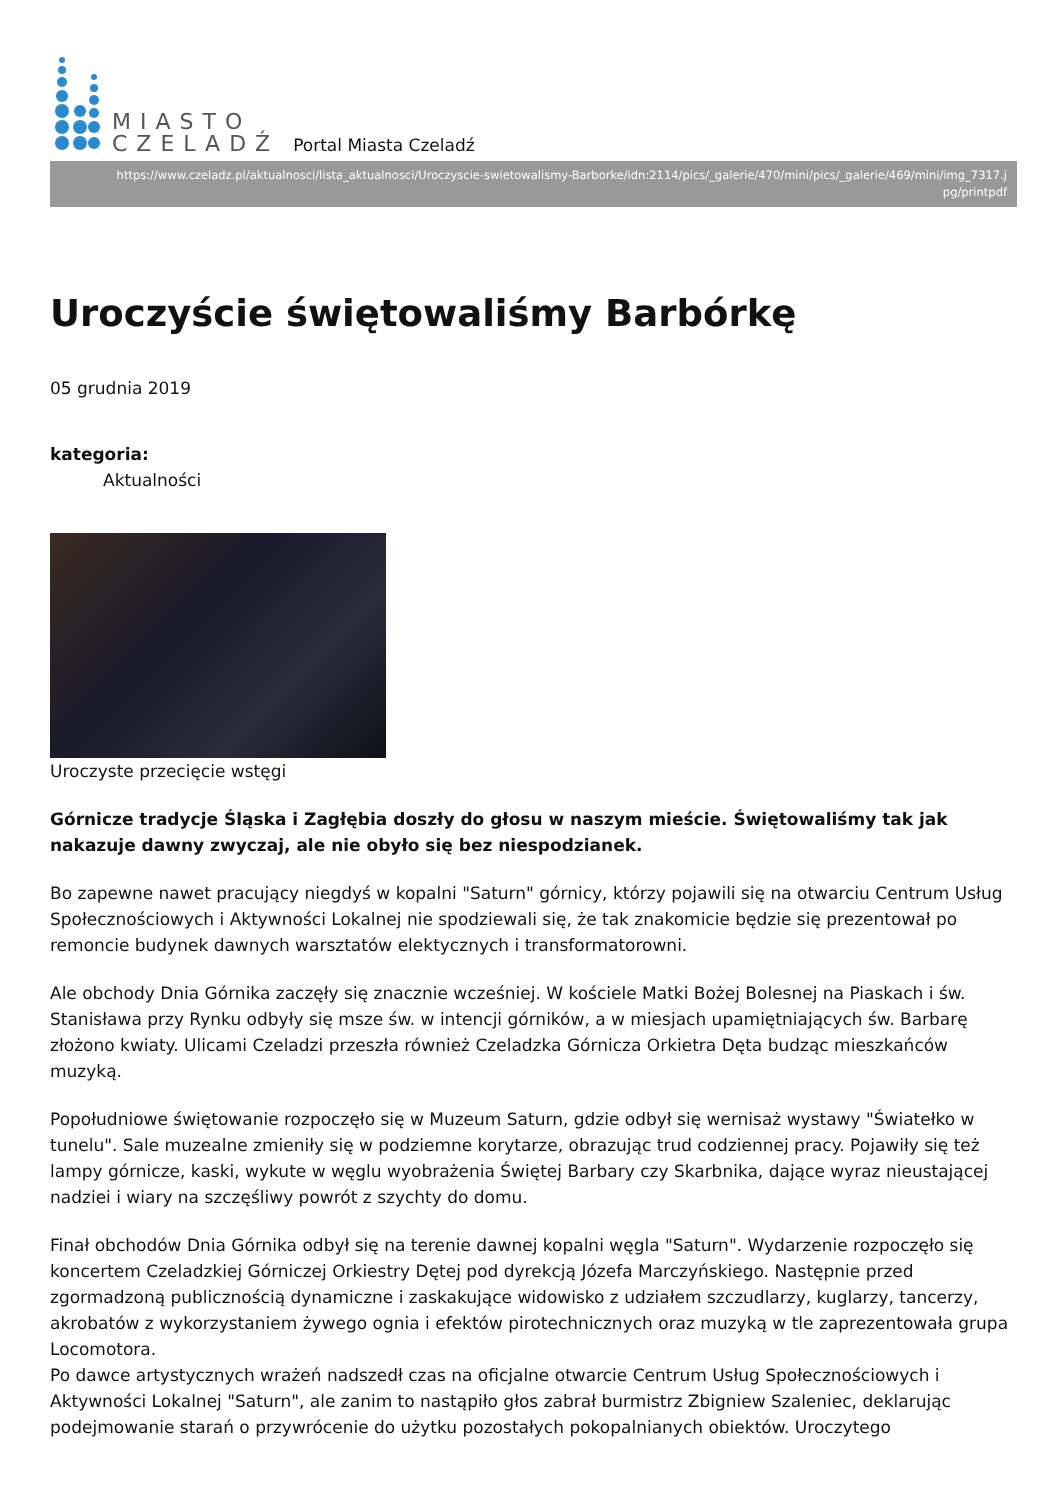MIASTO
CZELADŹ
Portal Miasta Czeladź
https://www.czeladz.pl/aktualnosci/lista_aktualnosci/Uroczyscie-swietowalismy-Barborke/idn:2114/pics/_galerie/470/mini/pics/_galerie/469/mini/img_7317.j
pg/printpdf
Uroczyście świętowaliśmy Barbórkę
05 grudnia 2019
kategoria:
Aktualności
Uroczyste przecięcie wstęgi
Górnicze tradycje Śląska i Zagłębia doszły do głosu w naszym mieście. Świętowaliśmy tak jak nakazuje dawny zwyczaj, ale nie obyło się bez niespodzianek.
Bo zapewne nawet pracujący niegdyś w kopalni "Saturn" górnicy, którzy pojawili się na otwarciu Centrum Usług Społecznościowych i Aktywności Lokalnej nie spodziewali się, że tak znakomicie będzie się prezentował po remoncie budynek dawnych warsztatów elektycznych i transformatorowni.
Ale obchody Dnia Górnika zaczęły się znacznie wcześniej. W kościele Matki Bożej Bolesnej na Piaskach i św. Stanisława przy Rynku odbyły się msze św. w intencji górników, a w miesjach upamiętniających św. Barbarę złożono kwiaty. Ulicami Czeladzi przeszła również Czeladzka Górnicza Orkietra Dęta budząc mieszkańców muzyką.
Popołudniowe świętowanie rozpoczęło się w Muzeum Saturn, gdzie odbył się wernisaż wystawy "Światełko w tunelu". Sale muzealne zmieniły się w podziemne korytarze, obrazując trud codziennej pracy. Pojawiły się też lampy górnicze, kaski, wykute w węglu wyobrażenia Świętej Barbary czy Skarbnika, dające wyraz nieustającej nadziei i wiary na szczęśliwy powrót z szychty do domu.
Finał obchodów Dnia Górnika odbył się na terenie dawnej kopalni węgla "Saturn". Wydarzenie rozpoczęło się koncertem Czeladzkiej Górniczej Orkiestry Dętej pod dyrekcją Józefa Marczyńskiego. Następnie przed zgormadzoną publicznością dynamiczne i zaskakujące widowisko z udziałem szczudlarzy, kuglarzy, tancerzy, akrobatów z wykorzystaniem żywego ognia i efektów pirotechnicznych oraz muzyką w tle zaprezentowała grupa Locomotora.
Po dawce artystycznych wrażeń nadszedł czas na oficjalne otwarcie Centrum Usług Społecznościowych i Aktywności Lokalnej "Saturn", ale zanim to nastąpiło głos zabrał burmistrz Zbigniew Szaleniec, deklarując podejmowanie starań o przywrócenie do użytku pozostałych pokopalnianych obiektów. Uroczytego